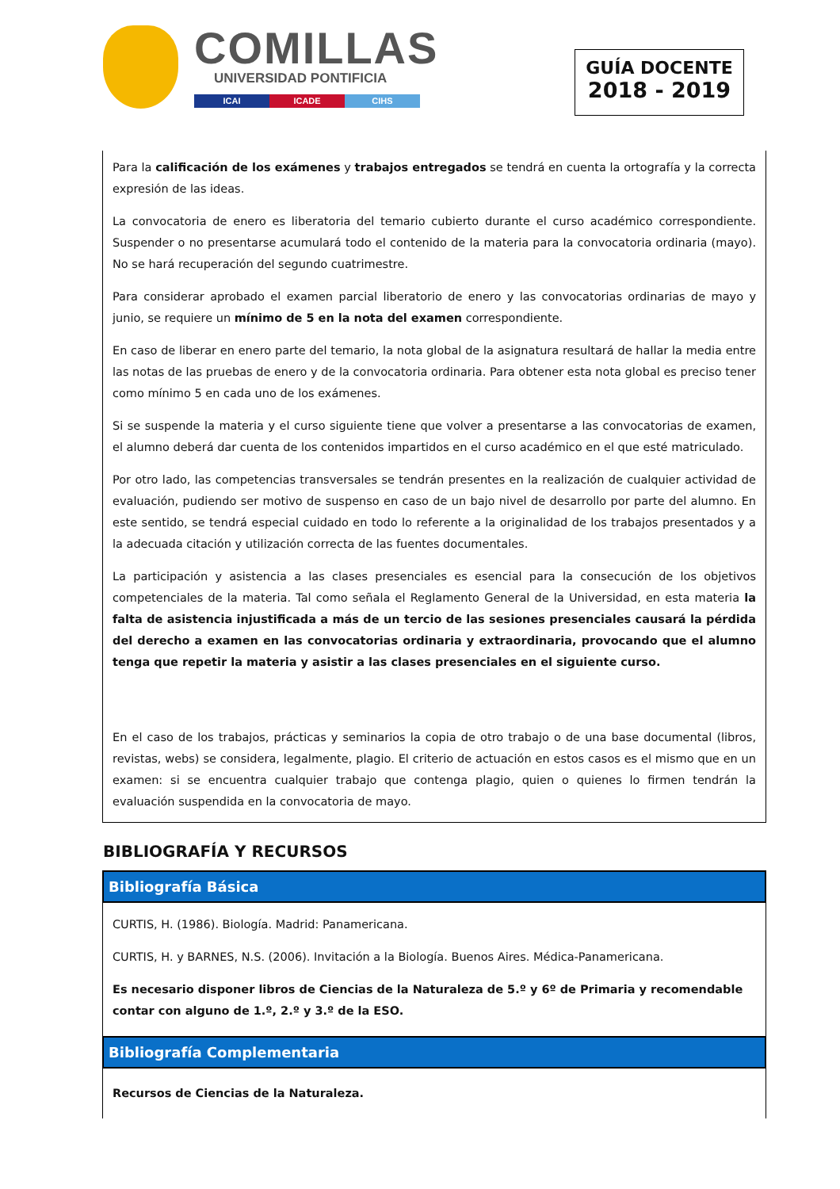COMILLAS
UNIVERSIDAD PONTIFICIA
ICAI ICADE CIHS
GUÍA DOCENTE
2018 - 2019
Para la calificación de los exámenes y trabajos entregados se tendrá en cuenta la ortografía y la correcta expresión de las ideas.
La convocatoria de enero es liberatoria del temario cubierto durante el curso académico correspondiente. Suspender o no presentarse acumulará todo el contenido de la materia para la convocatoria ordinaria (mayo). No se hará recuperación del segundo cuatrimestre.
Para considerar aprobado el examen parcial liberatorio de enero y las convocatorias ordinarias de mayo y junio, se requiere un mínimo de 5 en la nota del examen correspondiente.
En caso de liberar en enero parte del temario, la nota global de la asignatura resultará de hallar la media entre las notas de las pruebas de enero y de la convocatoria ordinaria. Para obtener esta nota global es preciso tener como mínimo 5 en cada uno de los exámenes.
Si se suspende la materia y el curso siguiente tiene que volver a presentarse a las convocatorias de examen, el alumno deberá dar cuenta de los contenidos impartidos en el curso académico en el que esté matriculado.
Por otro lado, las competencias transversales se tendrán presentes en la realización de cualquier actividad de evaluación, pudiendo ser motivo de suspenso en caso de un bajo nivel de desarrollo por parte del alumno. En este sentido, se tendrá especial cuidado en todo lo referente a la originalidad de los trabajos presentados y a la adecuada citación y utilización correcta de las fuentes documentales.
La participación y asistencia a las clases presenciales es esencial para la consecución de los objetivos competenciales de la materia. Tal como señala el Reglamento General de la Universidad, en esta materia la falta de asistencia injustificada a más de un tercio de las sesiones presenciales causará la pérdida del derecho a examen en las convocatorias ordinaria y extraordinaria, provocando que el alumno tenga que repetir la materia y asistir a las clases presenciales en el siguiente curso.
En el caso de los trabajos, prácticas y seminarios la copia de otro trabajo o de una base documental (libros, revistas, webs) se considera, legalmente, plagio. El criterio de actuación en estos casos es el mismo que en un examen: si se encuentra cualquier trabajo que contenga plagio, quien o quienes lo firmen tendrán la evaluación suspendida en la convocatoria de mayo.
BIBLIOGRAFÍA Y RECURSOS
Bibliografía Básica
CURTIS, H. (1986). Biología. Madrid: Panamericana.
CURTIS, H. y BARNES, N.S. (2006). Invitación a la Biología. Buenos Aires. Médica-Panamericana.
Es necesario disponer libros de Ciencias de la Naturaleza de 5.º y 6º de Primaria y recomendable contar con alguno de 1.º, 2.º y 3.º de la ESO.
Bibliografía Complementaria
Recursos de Ciencias de la Naturaleza.